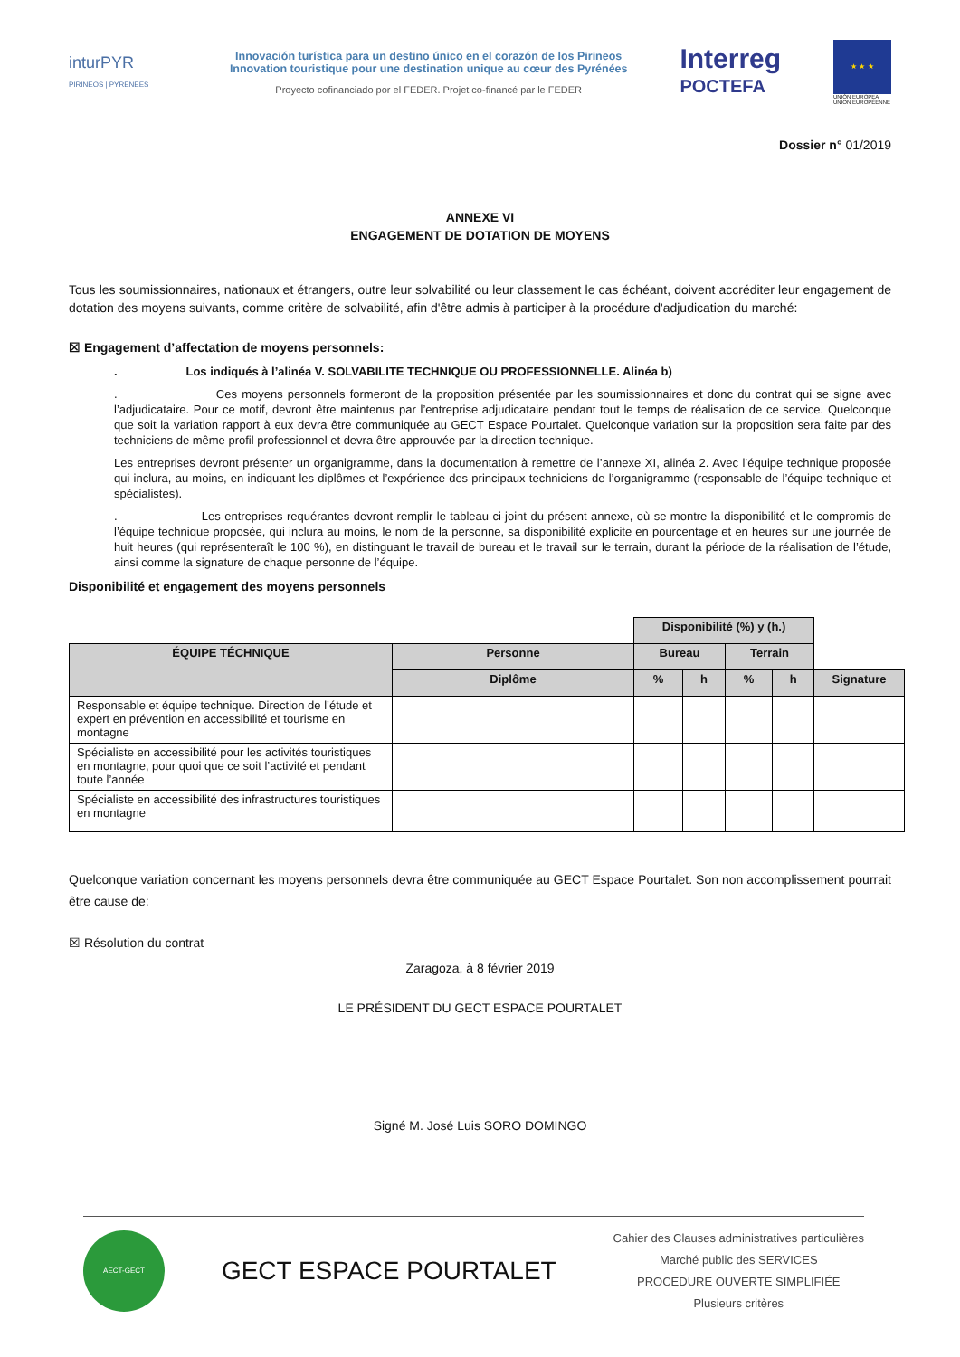inturPYR
PIRINEOS | PYRÉNÉES
Innovación turística para un destino único en el corazón de los Pirineos
Innovation touristique pour une destination unique au cœur des Pyrénées
Proyecto cofinanciado por el FEDER. Projet co-financé par le FEDER
Interreg
POCTEFA
★ ★ ★
UNIÓN EUROPEA
UNION EUROPÉENNE
Dossier n° 01/2019
ANNEXE VI
ENGAGEMENT DE DOTATION DE MOYENS
Tous les soumissionnaires, nationaux et étrangers, outre leur solvabilité ou leur classement le cas échéant, doivent accréditer leur engagement de dotation des moyens suivants, comme critère de solvabilité, afin d'être admis à participer à la procédure d'adjudication du marché:
☒ Engagement d’affectation de moyens personnels:
. Los indiqués à l’alinéa V. SOLVABILITE TECHNIQUE OU PROFESSIONNELLE. Alinéa b)
. Ces moyens personnels formeront de la proposition présentée par les soumissionnaires et donc du contrat qui se signe avec l’adjudicataire. Pour ce motif, devront être maintenus par l’entreprise adjudicataire pendant tout le temps de réalisation de ce service. Quelconque que soit la variation rapport à eux devra être communiquée au GECT Espace Pourtalet. Quelconque variation sur la proposition sera faite par des techniciens de même profil professionnel et devra être approuvée par la direction technique.
Les entreprises devront présenter un organigramme, dans la documentation à remettre de l’annexe XI, alinéa 2. Avec l’équipe technique proposée qui inclura, au moins, en indiquant les diplômes et l’expérience des principaux techniciens de l’organigramme (responsable de l’équipe technique et spécialistes).
. Les entreprises requérantes devront remplir le tableau ci-joint du présent annexe, où se montre la disponibilité et le compromis de l’équipe technique proposée, qui inclura au moins, le nom de la personne, sa disponibilité explicite en pourcentage et en heures sur une journée de huit heures (qui représenteraît le 100 %), en distinguant le travail de bureau et le travail sur le terrain, durant la période de la réalisation de l’étude, ainsi comme la signature de chaque personne de l’équipe.
Disponibilité et engagement des moyens personnels
| | | Disponibilité (%) y (h.) | | | | |
| ÉQUIPE TÉCHNIQUE | Personne | Bureau | | Terrain | | |
| | Diplôme | % | h | % | h | Signature |
| Responsable et équipe technique. Direction de l’étude et expert en prévention en accessibilité et tourisme en montagne | | | | | | |
| Spécialiste en accessibilité pour les activités touristiques en montagne, pour quoi que ce soit l’activité et pendant toute l’année | | | | | | |
| Spécialiste en accessibilité des infrastructures touristiques en montagne | | | | | | |
Quelconque variation concernant les moyens personnels devra être communiquée au GECT Espace Pourtalet. Son non accomplissement pourrait être cause de:
☒ Résolution du contrat
Zaragoza, à 8 février 2019
LE PRÉSIDENT DU GECT ESPACE POURTALET
Signé M. José Luis SORO DOMINGO
AECT-GECT
GECT ESPACE POURTALET
Cahier des Clauses administratives particulières
Marché public des SERVICES
PROCEDURE OUVERTE SIMPLIFIÉE
Plusieurs critères